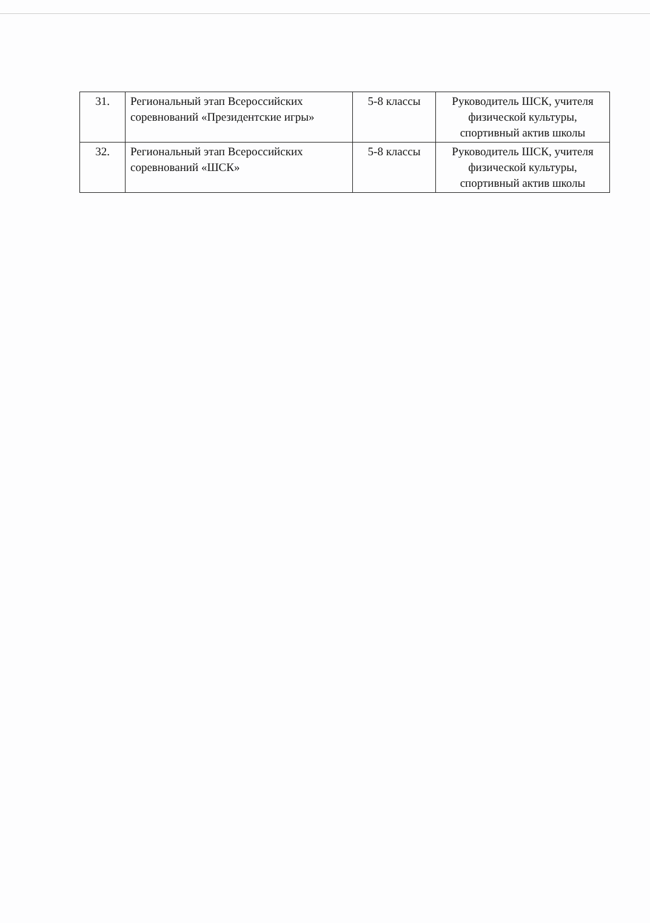| 31. | Региональный этап Всероссийских соревнований «Президентские игры» | 5-8 классы | Руководитель ШСК, учителя физической культуры, спортивный актив школы |
| 32. | Региональный этап Всероссийских соревнований «ШСК» | 5-8 классы | Руководитель ШСК, учителя физической культуры, спортивный актив школы |